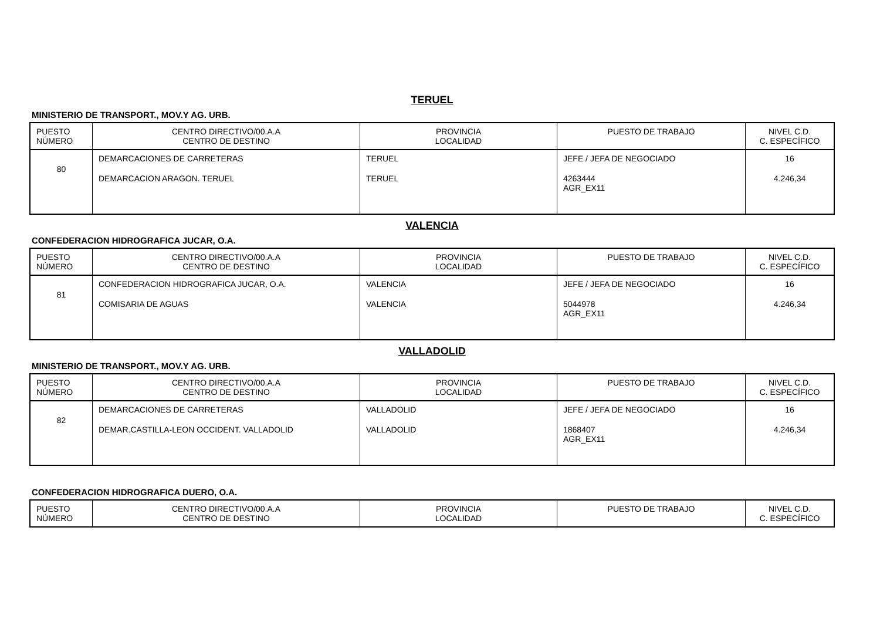TERUEL
MINISTERIO DE TRANSPORT., MOV.Y AG. URB.
| PUESTO NÚMERO | CENTRO DIRECTIVO/00.A.A CENTRO DE DESTINO | PROVINCIA LOCALIDAD | PUESTO DE TRABAJO | NIVEL C.D. C. ESPECÍFICO |
| --- | --- | --- | --- | --- |
| 80 | DEMARCACIONES DE CARRETERAS DEMARCACION ARAGON. TERUEL | TERUEL TERUEL | JEFE / JEFA DE NEGOCIADO 4263444 AGR_EX11 | 16 4.246,34 |
VALENCIA
CONFEDERACION HIDROGRAFICA JUCAR, O.A.
| PUESTO NÚMERO | CENTRO DIRECTIVO/00.A.A CENTRO DE DESTINO | PROVINCIA LOCALIDAD | PUESTO DE TRABAJO | NIVEL C.D. C. ESPECÍFICO |
| --- | --- | --- | --- | --- |
| 81 | CONFEDERACION HIDROGRAFICA JUCAR, O.A. COMISARIA DE AGUAS | VALENCIA VALENCIA | JEFE / JEFA DE NEGOCIADO 5044978 AGR_EX11 | 16 4.246,34 |
VALLADOLID
MINISTERIO DE TRANSPORT., MOV.Y AG. URB.
| PUESTO NÚMERO | CENTRO DIRECTIVO/00.A.A CENTRO DE DESTINO | PROVINCIA LOCALIDAD | PUESTO DE TRABAJO | NIVEL C.D. C. ESPECÍFICO |
| --- | --- | --- | --- | --- |
| 82 | DEMARCACIONES DE CARRETERAS DEMAR.CASTILLA-LEON OCCIDENT. VALLADOLID | VALLADOLID VALLADOLID | JEFE / JEFA DE NEGOCIADO 1868407 AGR_EX11 | 16 4.246,34 |
CONFEDERACION HIDROGRAFICA DUERO, O.A.
| PUESTO NÚMERO | CENTRO DIRECTIVO/00.A.A CENTRO DE DESTINO | PROVINCIA LOCALIDAD | PUESTO DE TRABAJO | NIVEL C.D. C. ESPECÍFICO |
| --- | --- | --- | --- | --- |